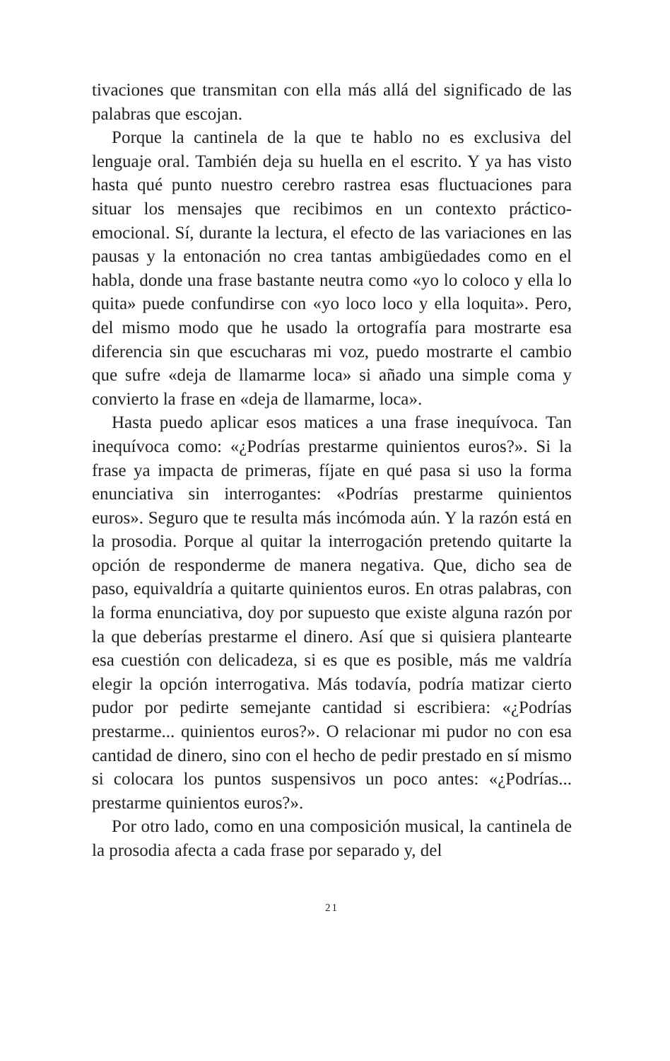tivaciones que transmitan con ella más allá del significado de las palabras que escojan.
Porque la cantinela de la que te hablo no es exclusiva del lenguaje oral. También deja su huella en el escrito. Y ya has visto hasta qué punto nuestro cerebro rastrea esas fluctuaciones para situar los mensajes que recibimos en un contexto práctico-emocional. Sí, durante la lectura, el efecto de las variaciones en las pausas y la entonación no crea tantas ambigüedades como en el habla, donde una frase bastante neutra como «yo lo coloco y ella lo quita» puede confundirse con «yo loco loco y ella loquita». Pero, del mismo modo que he usado la ortografía para mostrarte esa diferencia sin que escucharas mi voz, puedo mostrarte el cambio que sufre «deja de llamarme loca» si añado una simple coma y convierto la frase en «deja de llamarme, loca».
Hasta puedo aplicar esos matices a una frase inequívoca. Tan inequívoca como: «¿Podrías prestarme quinientos euros?». Si la frase ya impacta de primeras, fíjate en qué pasa si uso la forma enunciativa sin interrogantes: «Podrías prestarme quinientos euros». Seguro que te resulta más incómoda aún. Y la razón está en la prosodia. Porque al quitar la interrogación pretendo quitarte la opción de responderme de manera negativa. Que, dicho sea de paso, equivaldría a quitarte quinientos euros. En otras palabras, con la forma enunciativa, doy por supuesto que existe alguna razón por la que deberías prestarme el dinero. Así que si quisiera plantearte esa cuestión con delicadeza, si es que es posible, más me valdría elegir la opción interrogativa. Más todavía, podría matizar cierto pudor por pedirte semejante cantidad si escribiera: «¿Podrías prestarme... quinientos euros?». O relacionar mi pudor no con esa cantidad de dinero, sino con el hecho de pedir prestado en sí mismo si colocara los puntos suspensivos un poco antes: «¿Podrías... prestarme quinientos euros?».
Por otro lado, como en una composición musical, la cantinela de la prosodia afecta a cada frase por separado y, del
21